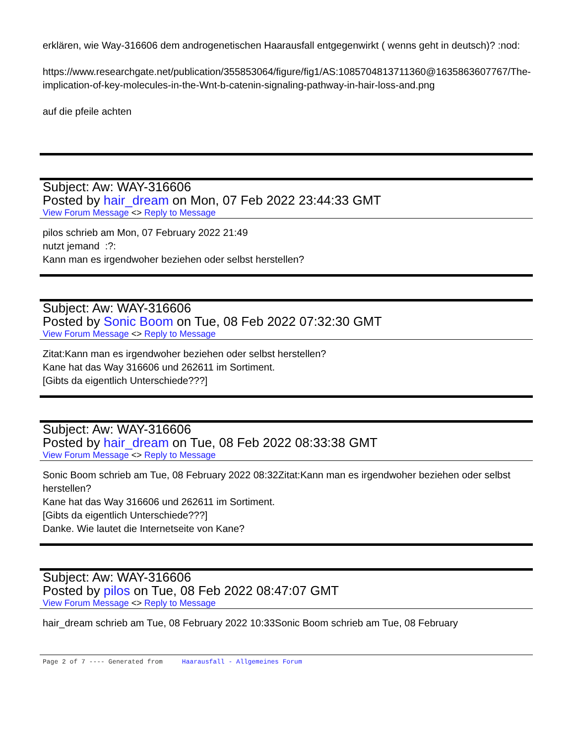erklären, wie Way-316606 dem androgenetischen Haarausfall entgegenwirkt ( wenns geht in deutsch)? :nod:
https://www.researchgate.net/publication/355853064/figure/fig1/AS:1085704813711360@1635863607767/The-implication-of-key-molecules-in-the-Wnt-b-catenin-signaling-pathway-in-hair-loss-and.png
auf die pfeile achten
Subject: Aw: WAY-316606
Posted by hair_dream on Mon, 07 Feb 2022 23:44:33 GMT
View Forum Message <> Reply to Message
pilos schrieb am Mon, 07 February 2022 21:49
nutzt jemand :?:
Kann man es irgendwoher beziehen oder selbst herstellen?
Subject: Aw: WAY-316606
Posted by Sonic Boom on Tue, 08 Feb 2022 07:32:30 GMT
View Forum Message <> Reply to Message
Zitat:Kann man es irgendwoher beziehen oder selbst herstellen?
Kane hat das Way 316606 und 262611 im Sortiment.
[Gibts da eigentlich Unterschiede???]
Subject: Aw: WAY-316606
Posted by hair_dream on Tue, 08 Feb 2022 08:33:38 GMT
View Forum Message <> Reply to Message
Sonic Boom schrieb am Tue, 08 February 2022 08:32Zitat:Kann man es irgendwoher beziehen oder selbst herstellen?
Kane hat das Way 316606 und 262611 im Sortiment.
[Gibts da eigentlich Unterschiede???]
Danke. Wie lautet die Internetseite von Kane?
Subject: Aw: WAY-316606
Posted by pilos on Tue, 08 Feb 2022 08:47:07 GMT
View Forum Message <> Reply to Message
hair_dream schrieb am Tue, 08 February 2022 10:33Sonic Boom schrieb am Tue, 08 February
Page 2 of 7 ---- Generated from Haarausfall - Allgemeines Forum